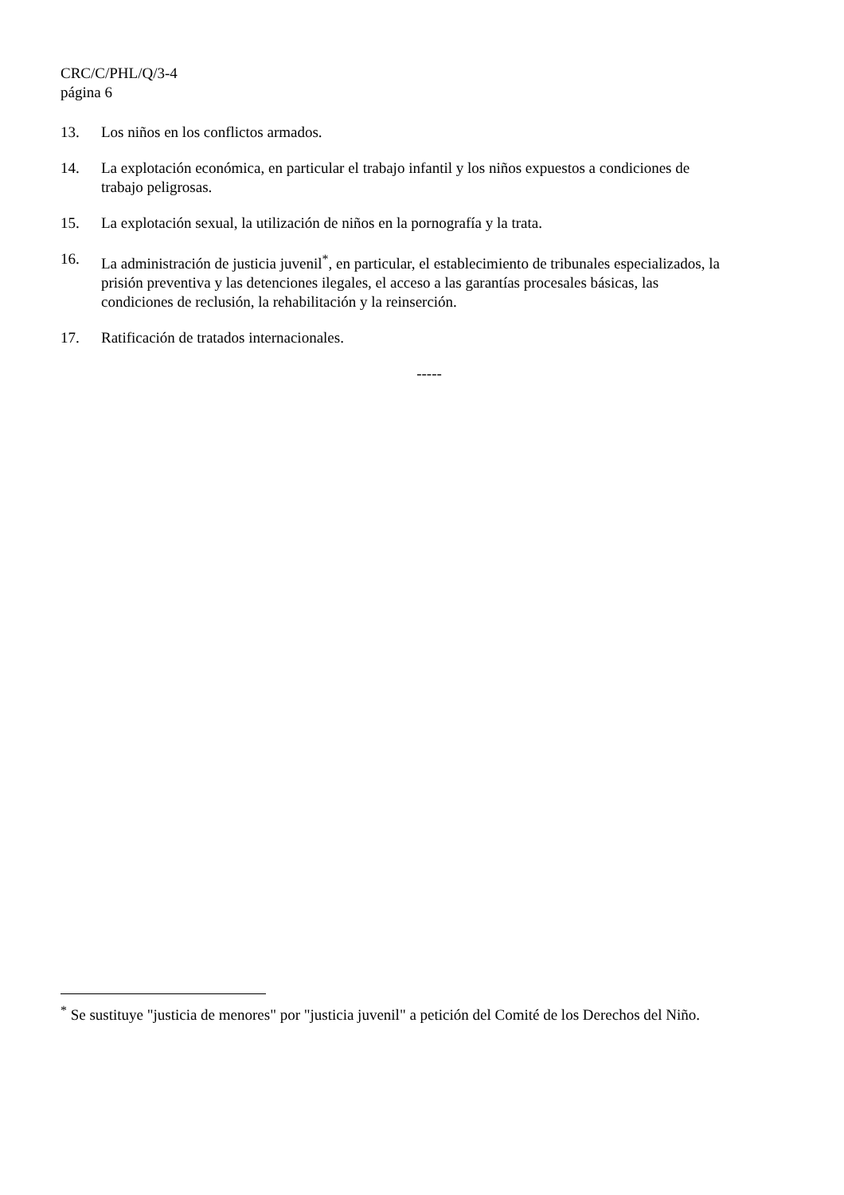CRC/C/PHL/Q/3-4
página 6
13. Los niños en los conflictos armados.
14. La explotación económica, en particular el trabajo infantil y los niños expuestos a condiciones de trabajo peligrosas.
15. La explotación sexual, la utilización de niños en la pornografía y la trata.
16. La administración de justicia juvenil<sup>*</sup>, en particular, el establecimiento de tribunales especializados, la prisión preventiva y las detenciones ilegales, el acceso a las garantías procesales básicas, las condiciones de reclusión, la rehabilitación y la reinserción.
17. Ratificación de tratados internacionales.
-----
<sup>*</sup> Se sustituye "justicia de menores" por "justicia juvenil" a petición del Comité de los Derechos del Niño.